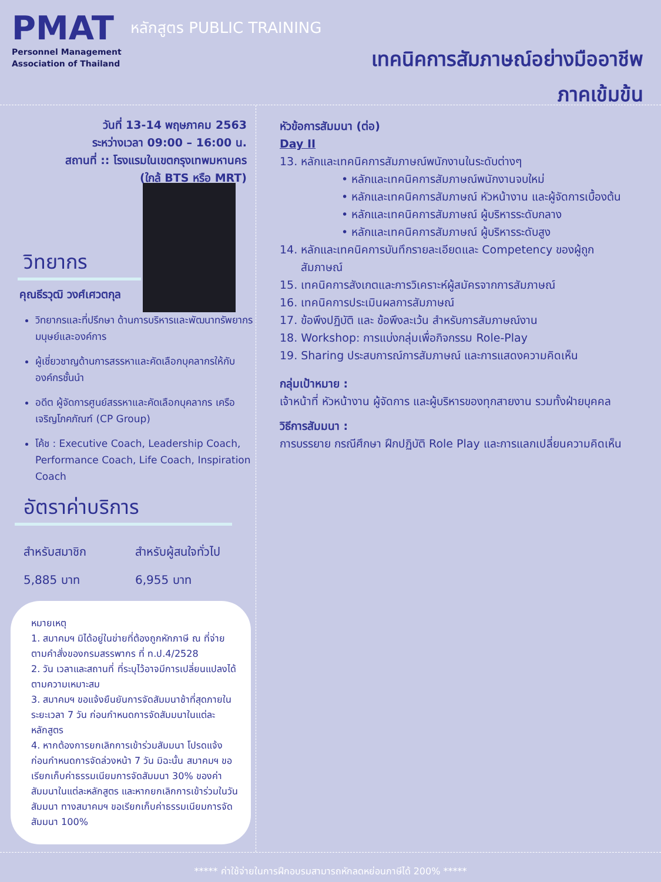PMAT
Personnel Management
Association of Thailand
หลักสูตร PUBLIC TRAINING
เทคนิคการสัมภาษณ์อย่างมืออาชีพ
ภาคเข้มข้น
วันที่ 13-14 พฤษภาคม 2563
ระหว่างเวลา 09:00 – 16:00 น.
สถานที่ :: โรงแรมในเขตกรุงเทพมหานคร
(ใกล้ BTS หรือ MRT)
วิทยากร
คุณธีรวุฒิ วงศ์เศวตกุล
วิทยากรและที่ปรึกษา ด้านการบริหารและพัฒนาทรัพยากรมนุษย์และองค์การ
ผู้เชี่ยวชาญด้านการสรรหาและคัดเลือกบุคลากรให้กับองค์กรชั้นนำ
อดีต ผู้จัดการศูนย์สรรหาและคัดเลือกบุคลากร เครือเจริญโภคภัณฑ์ (CP Group)
โค้ช : Executive Coach, Leadership Coach, Performance Coach, Life Coach, Inspiration Coach
อัตราค่าบริการ
สำหรับสมาชิก
5,885 บาท
สำหรับผู้สนใจทั่วไป
6,955 บาท
หมายเหตุ
1. สมาคมฯ มิได้อยู่ในข่ายที่ต้องถูกหักภาษี ณ ที่จ่าย ตามคำสั่งของกรมสรรพากร ที่ ท.ป.4/2528
2. วัน เวลาและสถานที่ ที่ระบุไว้อาจมีการเปลี่ยนแปลงได้ตามความเหมาะสม
3. สมาคมฯ ขอแจ้งยืนยันการจัดสัมมนาช้าที่สุดภายในระยะเวลา 7 วัน ก่อนกำหนดการจัดสัมมนาในแต่ละหลักสูตร
4. หากต้องการยกเลิกการเข้าร่วมสัมมนา โปรดแจ้งก่อนกำหนดการจัดล่วงหน้า 7 วัน มิฉะนั้น สมาคมฯ ขอเรียกเก็บค่าธรรมเนียมการจัดสัมมนา 30% ของค่าสัมมนาในแต่ละหลักสูตร และหากยกเลิกการเข้าร่วมในวันสัมมนา ทางสมาคมฯ ขอเรียกเก็บค่าธรรมเนียมการจัดสัมมนา 100%
หัวข้อการสัมมนา (ต่อ)
Day II
13. หลักและเทคนิคการสัมภาษณ์พนักงานในระดับต่างๆ
• หลักและเทคนิคการสัมภาษณ์พนักงานจบใหม่
• หลักและเทคนิคการสัมภาษณ์ หัวหน้างาน และผู้จัดการเบื้องต้น
• หลักและเทคนิคการสัมภาษณ์ ผู้บริหารระดับกลาง
• หลักและเทคนิคการสัมภาษณ์ ผู้บริหารระดับสูง
14. หลักและเทคนิคการบันทึกรายละเอียดและ Competency ของผู้ถูก
สัมภาษณ์
15. เทคนิคการสังเกตและการวิเคราะห์ผู้สมัครจากการสัมภาษณ์
16. เทคนิคการประเมินผลการสัมภาษณ์
17. ข้อพึงปฏิบัติ และ ข้อพึงละเว้น สำหรับการสัมภาษณ์งาน
18. Workshop: การแบ่งกลุ่มเพื่อกิจกรรม Role-Play
19. Sharing ประสบการณ์การสัมภาษณ์ และการแสดงความคิดเห็น
กลุ่มเป้าหมาย :
เจ้าหน้าที่ หัวหน้างาน ผู้จัดการ และผู้บริหารของทุกสายงาน รวมทั้งฝ่ายบุคคล
วิธีการสัมมนา :
การบรรยาย กรณีศึกษา ฝึกปฏิบัติ Role Play และการแลกเปลี่ยนความคิดเห็น
***** ค่าใช้จ่ายในการฝึกอบรมสามารถหักลดหย่อนภาษีได้ 200% *****